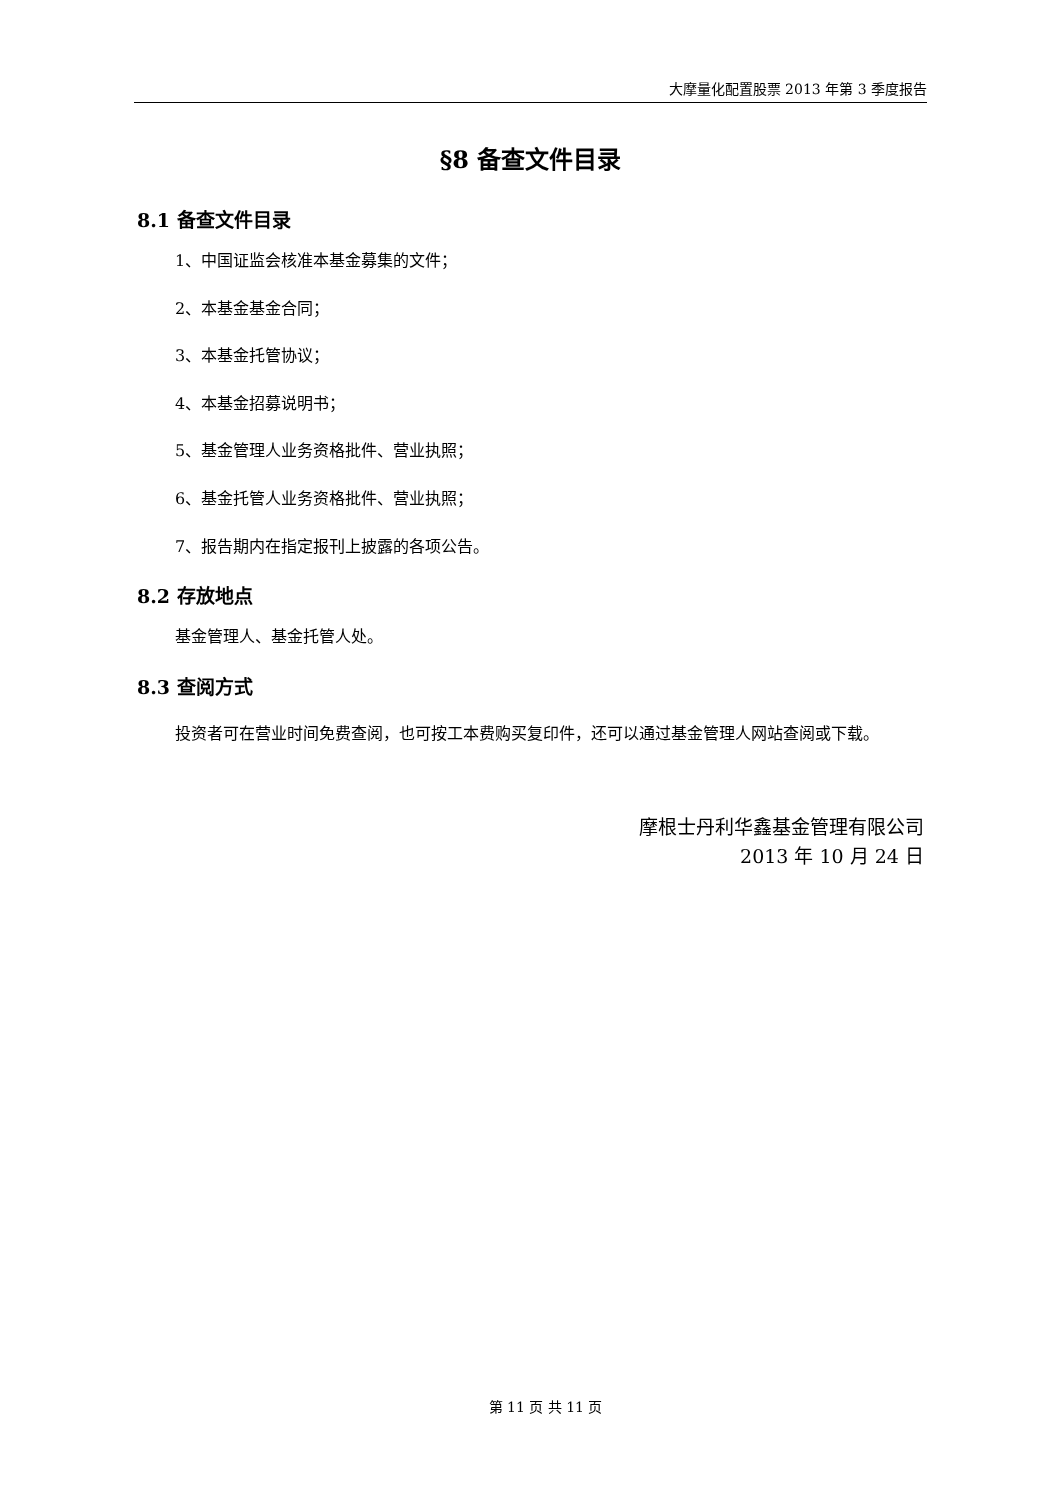大摩量化配置股票 2013 年第 3 季度报告
§8 备查文件目录
8.1 备查文件目录
1、中国证监会核准本基金募集的文件；
2、本基金基金合同；
3、本基金托管协议；
4、本基金招募说明书；
5、基金管理人业务资格批件、营业执照；
6、基金托管人业务资格批件、营业执照；
7、报告期内在指定报刊上披露的各项公告。
8.2 存放地点
基金管理人、基金托管人处。
8.3 查阅方式
投资者可在营业时间免费查阅，也可按工本费购买复印件，还可以通过基金管理人网站查阅或下载。
摩根士丹利华鑫基金管理有限公司
2013 年 10 月 24 日
第 11 页 共 11 页